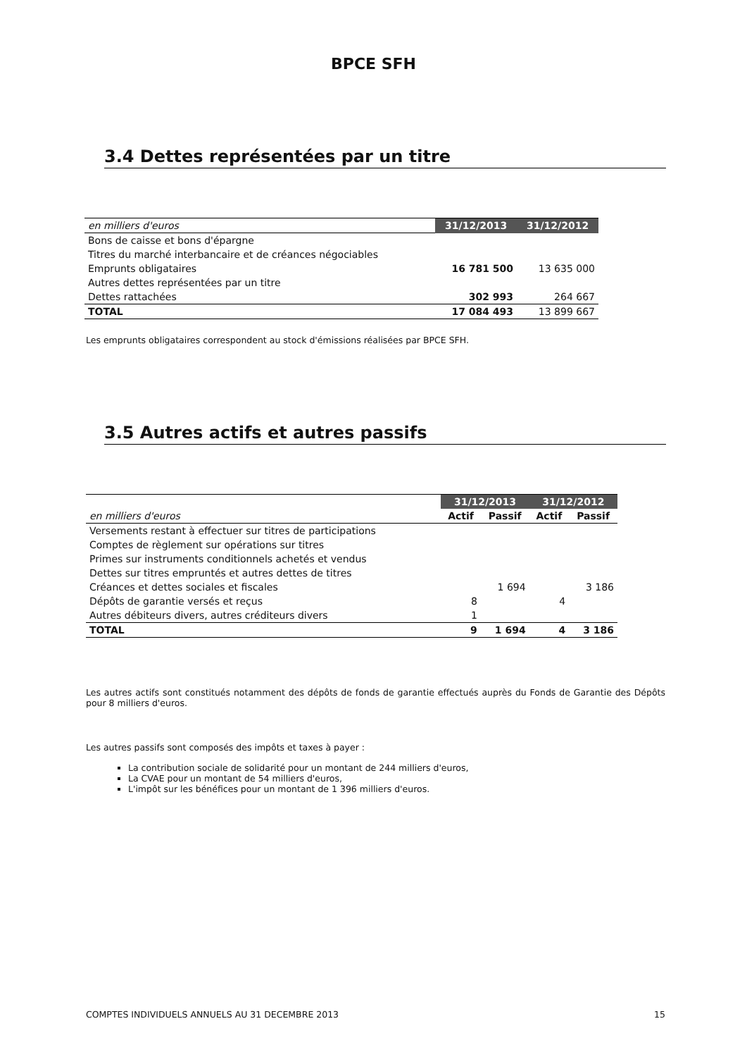BPCE SFH
3.4 Dettes représentées par un titre
| en milliers d'euros | 31/12/2013 | 31/12/2012 |
| Bons de caisse et bons d'épargne | | |
| Titres du marché interbancaire et de créances négociables | | |
| Emprunts obligataires | 16 781 500 | 13 635 000 |
| Autres dettes représentées par un titre | | |
| Dettes rattachées | 302 993 | 264 667 |
| TOTAL | 17 084 493 | 13 899 667 |
Les emprunts obligataires correspondent au stock d'émissions réalisées par BPCE SFH.
3.5 Autres actifs et autres passifs
| | 31/12/2013 | | 31/12/2012 | |
| en milliers d'euros | Actif | Passif | Actif | Passif |
| Versements restant à effectuer sur titres de participations | | | | |
| Comptes de règlement sur opérations sur titres | | | | |
| Primes sur instruments conditionnels achetés et vendus | | | | |
| Dettes sur titres empruntés et autres dettes de titres | | | | |
| Créances et dettes sociales et fiscales | | 1 694 | | 3 186 |
| Dépôts de garantie versés et reçus | 8 | | 4 | |
| Autres débiteurs divers, autres créditeurs divers | 1 | | | |
| TOTAL | 9 | 1 694 | 4 | 3 186 |
Les autres actifs sont constitués notamment des dépôts de fonds de garantie effectués auprès du Fonds de Garantie des Dépôts pour 8 milliers d'euros.
Les autres passifs sont composés des impôts et taxes à payer :
La contribution sociale de solidarité pour un montant de 244 milliers d'euros,
La CVAE pour un montant de 54 milliers d'euros,
L'impôt sur les bénéfices pour un montant de 1 396 milliers d'euros.
COMPTES INDIVIDUELS ANNUELS AU 31 DECEMBRE 2013 15